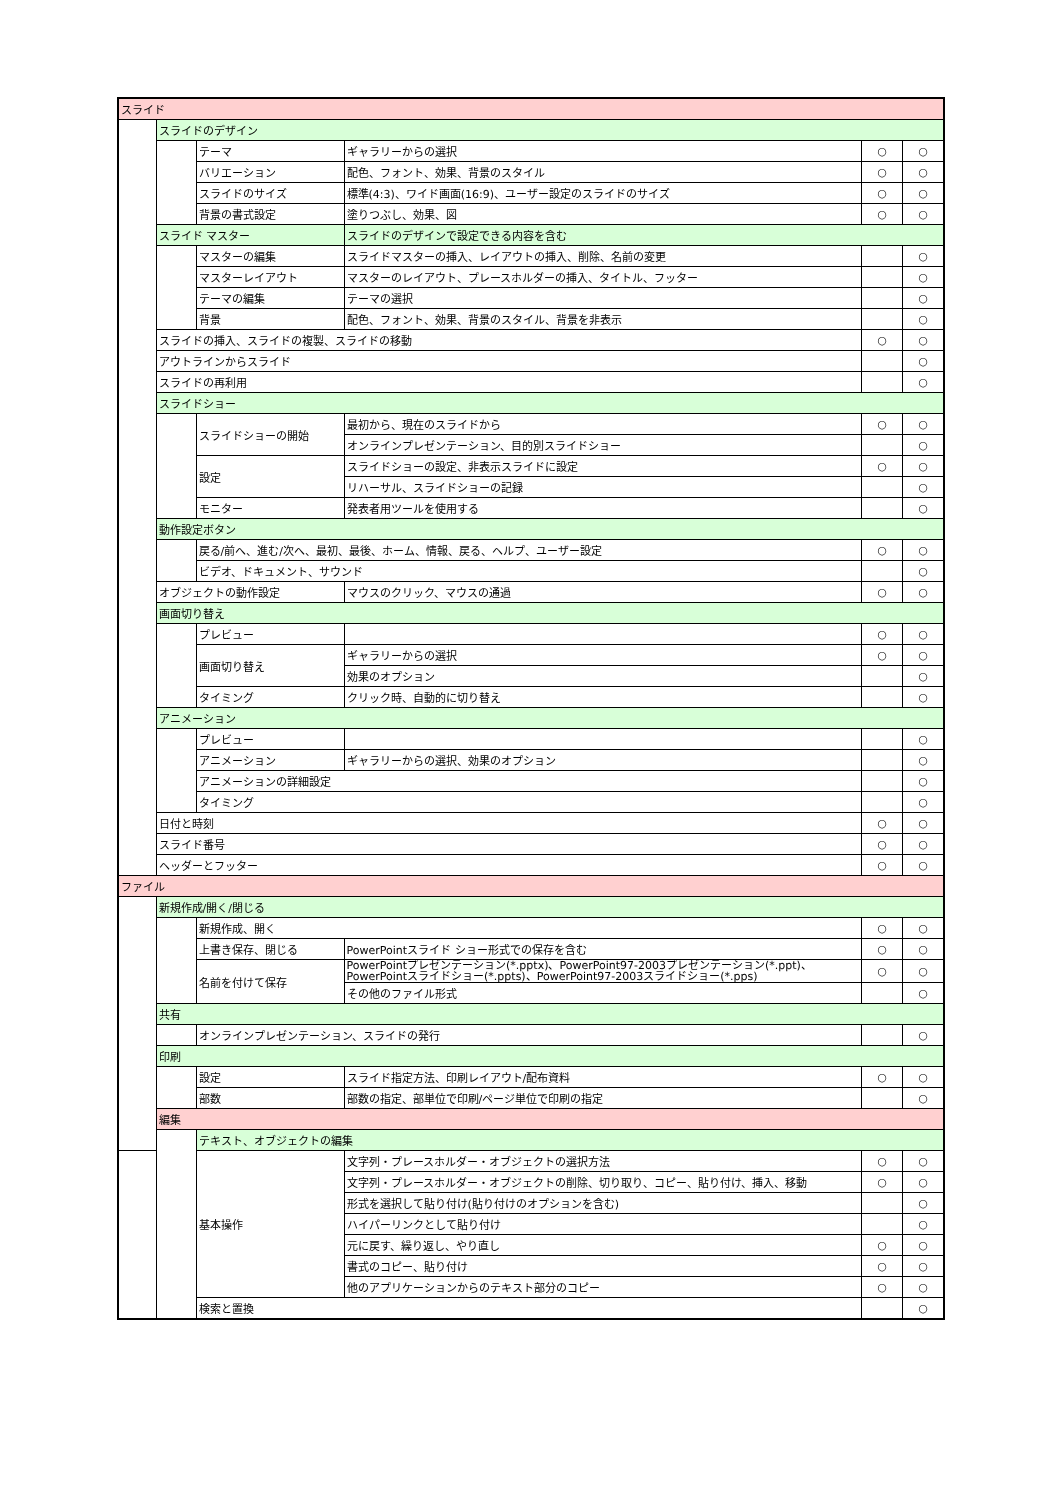| スライド | | | | | |
| | スライドのデザイン | | | | |
| | | テーマ | ギャラリーからの選択 | ○ | ○ |
| | | バリエーション | 配色、フォント、効果、背景のスタイル | ○ | ○ |
| | | スライドのサイズ | 標準(4:3)、ワイド画面(16:9)、ユーザー設定のスライドのサイズ | ○ | ○ |
| | | 背景の書式設定 | 塗りつぶし、効果、図 | ○ | ○ |
| | スライド マスター | | スライドのデザインで設定できる内容を含む | | |
| | | マスターの編集 | スライドマスターの挿入、レイアウトの挿入、削除、名前の変更 | | ○ |
| | | マスターレイアウト | マスターのレイアウト、プレースホルダーの挿入、タイトル、フッター | | ○ |
| | | テーマの編集 | テーマの選択 | | ○ |
| | | 背景 | 配色、フォント、効果、背景のスタイル、背景を非表示 | | ○ |
| | スライドの挿入、スライドの複製、スライドの移動 | | | ○ | ○ |
| | アウトラインからスライド | | | | ○ |
| | スライドの再利用 | | | | ○ |
| | スライドショー | | | | |
| | | スライドショーの開始 | 最初から、現在のスライドから | ○ | ○ |
| | | | オンラインプレゼンテーション、目的別スライドショー | | ○ |
| | | 設定 | スライドショーの設定、非表示スライドに設定 | ○ | ○ |
| | | | リハーサル、スライドショーの記録 | | ○ |
| | | モニター | 発表者用ツールを使用する | | ○ |
| | 動作設定ボタン | | | | |
| | | 戻る/前へ、進む/次へ、最初、最後、ホーム、情報、戻る、ヘルプ、ユーザー設定 | | ○ | ○ |
| | | ビデオ、ドキュメント、サウンド | | | ○ |
| | オブジェクトの動作設定 | | マウスのクリック、マウスの通過 | ○ | ○ |
| | 画面切り替え | | | | |
| | | プレビュー | | ○ | ○ |
| | | 画面切り替え | ギャラリーからの選択 | ○ | ○ |
| | | | 効果のオプション | | ○ |
| | | タイミング | クリック時、自動的に切り替え | | ○ |
| | アニメーション | | | | |
| | | プレビュー | | | ○ |
| | | アニメーション | ギャラリーからの選択、効果のオプション | | ○ |
| | | アニメーションの詳細設定 | | | ○ |
| | | タイミング | | | ○ |
| | 日付と時刻 | | | ○ | ○ |
| | スライド番号 | | | ○ | ○ |
| | ヘッダーとフッター | | | ○ | ○ |
| ファイル | | | | | |
| | 新規作成/開く/閉じる | | | | |
| | | 新規作成、開く | | ○ | ○ |
| | | 上書き保存、閉じる | PowerPointスライド ショー形式での保存を含む | ○ | ○ |
| | | 名前を付けて保存 | PowerPointプレゼンテーション(*.pptx)、PowerPoint97-2003プレゼンテーション(*.ppt)、PowerPointスライドショー(*.ppts)、PowerPoint97-2003スライドショー(*.pps) | ○ | ○ |
| | | | その他のファイル形式 | | ○ |
| | 共有 | | | | |
| | | オンラインプレゼンテーション、スライドの発行 | | | ○ |
| | 印刷 | | | | |
| | | 設定 | スライド指定方法、印刷レイアウト/配布資料 | ○ | ○ |
| | | 部数 | 部数の指定、部単位で印刷/ページ単位で印刷の指定 | | ○ |
| | 編集 | | | | |
| | | テキスト、オブジェクトの編集 | | | |
| | | 基本操作 | 文字列・プレースホルダー・オブジェクトの選択方法 | ○ | ○ |
| | | | 文字列・プレースホルダー・オブジェクトの削除、切り取り、コピー、貼り付け、挿入、移動 | ○ | ○ |
| | | | 形式を選択して貼り付け(貼り付けのオプションを含む) | | ○ |
| | | | ハイパーリンクとして貼り付け | | ○ |
| | | | 元に戻す、繰り返し、やり直し | ○ | ○ |
| | | | 書式のコピー、貼り付け | ○ | ○ |
| | | | 他のアプリケーションからのテキスト部分のコピー | ○ | ○ |
| | | 検索と置換 | | | ○ |